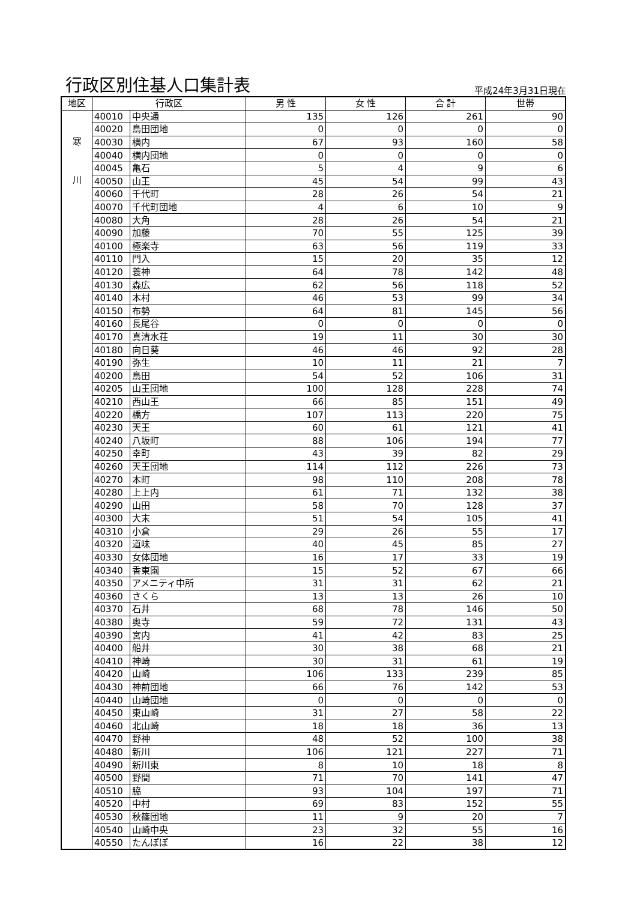行政区別住基人口集計表
平成24年3月31日現在
| 地区 | 行政区 | | 男 性 | 女 性 | 合 計 | 世帯 |
| --- | --- | --- | --- | --- | --- | --- |
| 寒 川 | 40010 | 中央通 | 135 | 126 | 261 | 90 |
| | 40020 | 鳥田団地 | 0 | 0 | 0 | 0 |
| | 40030 | 横内 | 67 | 93 | 160 | 58 |
| | 40040 | 横内団地 | 0 | 0 | 0 | 0 |
| | 40045 | 亀石 | 5 | 4 | 9 | 6 |
| | 40050 | 山王 | 45 | 54 | 99 | 43 |
| | 40060 | 千代町 | 28 | 26 | 54 | 21 |
| | 40070 | 千代町団地 | 4 | 6 | 10 | 9 |
| | 40080 | 大角 | 28 | 26 | 54 | 21 |
| | 40090 | 加藤 | 70 | 55 | 125 | 39 |
| | 40100 | 極楽寺 | 63 | 56 | 119 | 33 |
| | 40110 | 門入 | 15 | 20 | 35 | 12 |
| | 40120 | 蓑神 | 64 | 78 | 142 | 48 |
| | 40130 | 森広 | 62 | 56 | 118 | 52 |
| | 40140 | 本村 | 46 | 53 | 99 | 34 |
| | 40150 | 布勢 | 64 | 81 | 145 | 56 |
| | 40160 | 長尾谷 | 0 | 0 | 0 | 0 |
| | 40170 | 真清水荘 | 19 | 11 | 30 | 30 |
| | 40180 | 向日葵 | 46 | 46 | 92 | 28 |
| | 40190 | 弥生 | 10 | 11 | 21 | 7 |
| | 40200 | 鳥田 | 54 | 52 | 106 | 31 |
| | 40205 | 山王団地 | 100 | 128 | 228 | 74 |
| | 40210 | 西山王 | 66 | 85 | 151 | 49 |
| | 40220 | 橋方 | 107 | 113 | 220 | 75 |
| | 40230 | 天王 | 60 | 61 | 121 | 41 |
| | 40240 | 八坂町 | 88 | 106 | 194 | 77 |
| | 40250 | 幸町 | 43 | 39 | 82 | 29 |
| | 40260 | 天王団地 | 114 | 112 | 226 | 73 |
| | 40270 | 本町 | 98 | 110 | 208 | 78 |
| | 40280 | 上上内 | 61 | 71 | 132 | 38 |
| | 40290 | 山田 | 58 | 70 | 128 | 37 |
| | 40300 | 大末 | 51 | 54 | 105 | 41 |
| | 40310 | 小倉 | 29 | 26 | 55 | 17 |
| | 40320 | 道味 | 40 | 45 | 85 | 27 |
| | 40330 | 女体団地 | 16 | 17 | 33 | 19 |
| | 40340 | 香東園 | 15 | 52 | 67 | 66 |
| | 40350 | アメニティ中所 | 31 | 31 | 62 | 21 |
| | 40360 | さくら | 13 | 13 | 26 | 10 |
| | 40370 | 石井 | 68 | 78 | 146 | 50 |
| | 40380 | 奥寺 | 59 | 72 | 131 | 43 |
| | 40390 | 宮内 | 41 | 42 | 83 | 25 |
| | 40400 | 船井 | 30 | 38 | 68 | 21 |
| | 40410 | 神崎 | 30 | 31 | 61 | 19 |
| | 40420 | 山崎 | 106 | 133 | 239 | 85 |
| | 40430 | 神前団地 | 66 | 76 | 142 | 53 |
| | 40440 | 山崎団地 | 0 | 0 | 0 | 0 |
| | 40450 | 東山崎 | 31 | 27 | 58 | 22 |
| | 40460 | 北山崎 | 18 | 18 | 36 | 13 |
| | 40470 | 野神 | 48 | 52 | 100 | 38 |
| | 40480 | 新川 | 106 | 121 | 227 | 71 |
| | 40490 | 新川東 | 8 | 10 | 18 | 8 |
| | 40500 | 野間 | 71 | 70 | 141 | 47 |
| | 40510 | 脇 | 93 | 104 | 197 | 71 |
| | 40520 | 中村 | 69 | 83 | 152 | 55 |
| | 40530 | 秋篠団地 | 11 | 9 | 20 | 7 |
| | 40540 | 山崎中央 | 23 | 32 | 55 | 16 |
| | 40550 | たんぽぽ | 16 | 22 | 38 | 12 |